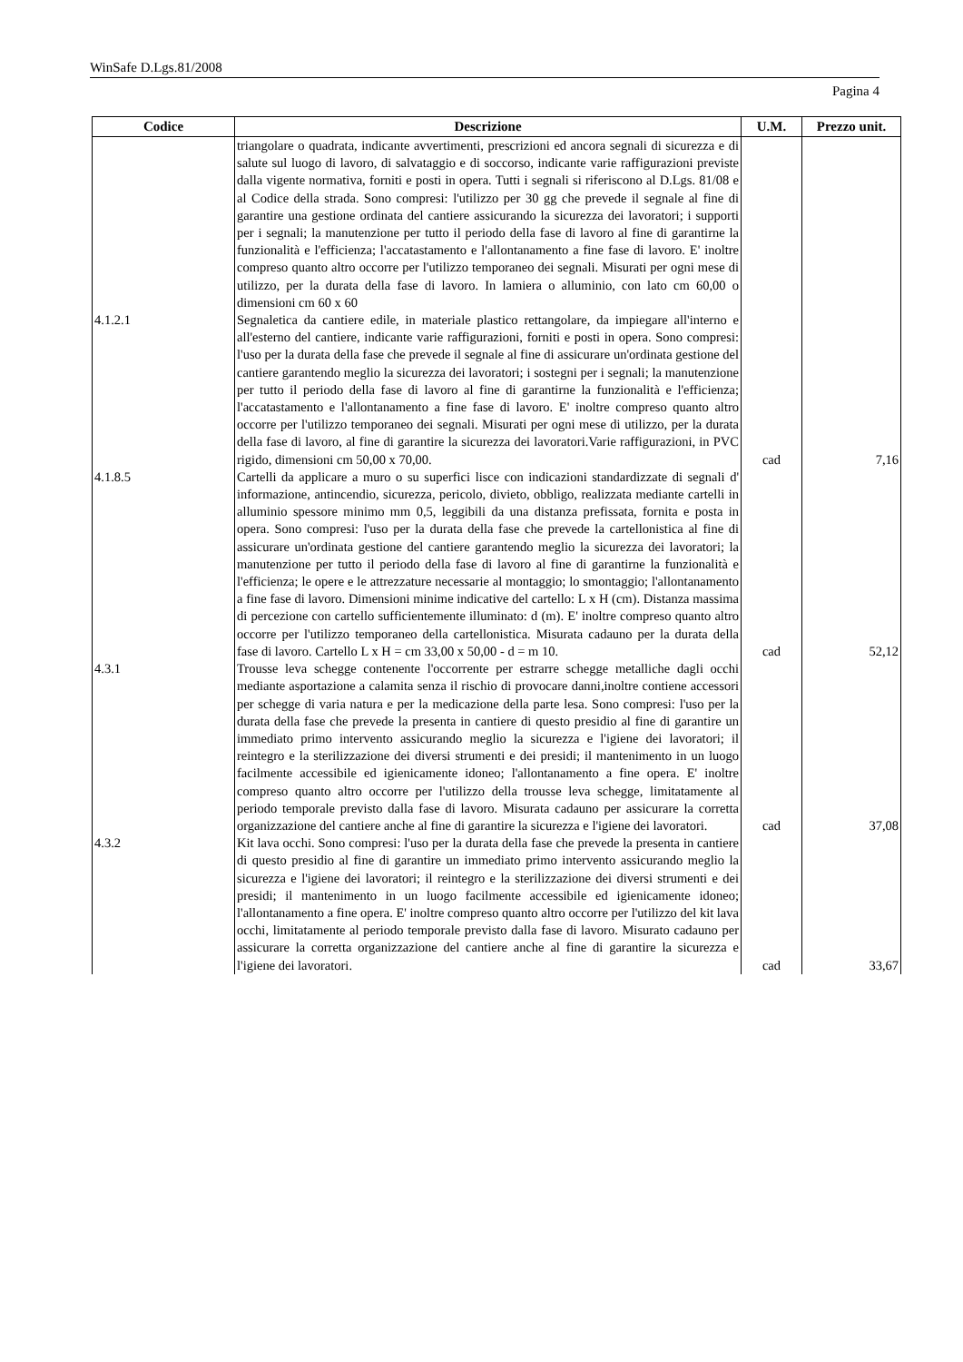WinSafe D.Lgs.81/2008
Pagina 4
| Codice | Descrizione | U.M. | Prezzo unit. |
| --- | --- | --- | --- |
| | triangolare o quadrata, indicante avvertimenti, prescrizioni ed ancora segnali di sicurezza e di salute sul luogo di lavoro, di salvataggio e di soccorso, indicante varie raffigurazioni previste dalla vigente normativa, forniti e posti in opera. Tutti i segnali si riferiscono al D.Lgs. 81/08 e al Codice della strada. Sono compresi: l'utilizzo per 30 gg che prevede il segnale al fine di garantire una gestione ordinata del cantiere assicurando la sicurezza dei lavoratori; i supporti per i segnali; la manutenzione per tutto il periodo della fase di lavoro al fine di garantirne la funzionalità e l'efficienza; l'accatastamento e l'allontanamento a fine fase di lavoro. E' inoltre compreso quanto altro occorre per l'utilizzo temporaneo dei segnali. Misurati per ogni mese di utilizzo, per la durata della fase di lavoro. In lamiera o alluminio, con lato cm 60,00 o dimensioni cm 60 x 60 | | |
| 4.1.2.1 | Segnaletica da cantiere edile, in materiale plastico rettangolare, da impiegare all'interno e all'esterno del cantiere, indicante varie raffigurazioni, forniti e posti in opera. Sono compresi: l'uso per la durata della fase che prevede il segnale al fine di assicurare un'ordinata gestione del cantiere garantendo meglio la sicurezza dei lavoratori; i sostegni per i segnali; la manutenzione per tutto il periodo della fase di lavoro al fine di garantirne la funzionalità e l'efficienza; l'accatastamento e l'allontanamento a fine fase di lavoro. E' inoltre compreso quanto altro occorre per l'utilizzo temporaneo dei segnali. Misurati per ogni mese di utilizzo, per la durata della fase di lavoro, al fine di garantire la sicurezza dei lavoratori.Varie raffigurazioni, in PVC rigido, dimensioni cm 50,00 x 70,00. | cad | 7,16 |
| 4.1.8.5 | Cartelli da applicare a muro o su superfici lisce con indicazioni standardizzate di segnali d' informazione, antincendio, sicurezza, pericolo, divieto, obbligo, realizzata mediante cartelli in alluminio spessore minimo mm 0,5, leggibili da una distanza prefissata, fornita e posta in opera. Sono compresi: l'uso per la durata della fase che prevede la cartellonistica al fine di assicurare un'ordinata gestione del cantiere garantendo meglio la sicurezza dei lavoratori; la manutenzione per tutto il periodo della fase di lavoro al fine di garantirne la funzionalità e l'efficienza; le opere e le attrezzature necessarie al montaggio; lo smontaggio; l'allontanamento a fine fase di lavoro. Dimensioni minime indicative del cartello: L x H (cm). Distanza massima di percezione con cartello sufficientemente illuminato: d (m). E' inoltre compreso quanto altro occorre per l'utilizzo temporaneo della cartellonistica. Misurata cadauno per la durata della fase di lavoro. Cartello L x H = cm 33,00 x 50,00 - d = m 10. | cad | 52,12 |
| 4.3.1 | Trousse leva schegge contenente l'occorrente per estrarre schegge metalliche dagli occhi mediante asportazione a calamita senza il rischio di provocare danni,inoltre contiene accessori per schegge di varia natura e per la medicazione della parte lesa. Sono compresi: l'uso per la durata della fase che prevede la presenta in cantiere di questo presidio al fine di garantire un immediato primo intervento assicurando meglio la sicurezza e l'igiene dei lavoratori; il reintegro e la sterilizzazione dei diversi strumenti e dei presidi; il mantenimento in un luogo facilmente accessibile ed igienicamente idoneo; l'allontanamento a fine opera. E' inoltre compreso quanto altro occorre per l'utilizzo della trousse leva schegge, limitatamente al periodo temporale previsto dalla fase di lavoro. Misurata cadauno per assicurare la corretta organizzazione del cantiere anche al fine di garantire la sicurezza e l'igiene dei lavoratori. | cad | 37,08 |
| 4.3.2 | Kit lava occhi. Sono compresi: l'uso per la durata della fase che prevede la presenta in cantiere di questo presidio al fine di garantire un immediato primo intervento assicurando meglio la sicurezza e l'igiene dei lavoratori; il reintegro e la sterilizzazione dei diversi strumenti e dei presidi; il mantenimento in un luogo facilmente accessibile ed igienicamente idoneo; l'allontanamento a fine opera. E' inoltre compreso quanto altro occorre per l'utilizzo del kit lava occhi, limitatamente al periodo temporale previsto dalla fase di lavoro. Misurato cadauno per assicurare la corretta organizzazione del cantiere anche al fine di garantire la sicurezza e l'igiene dei lavoratori. | cad | 33,67 |